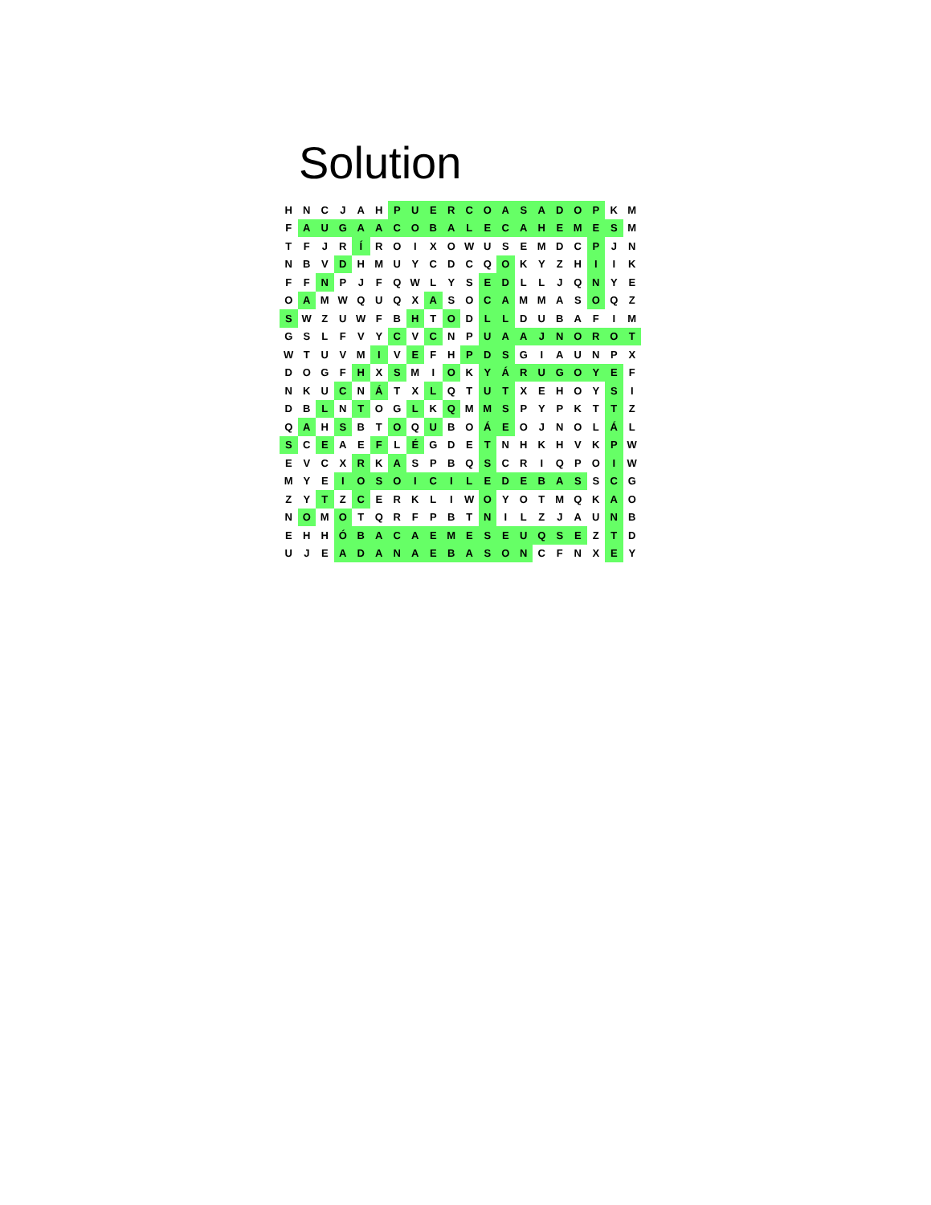Solution
| H | N | C | J | A | H | P | U | E | R | C | O | A | S | A | D | O | P | K | M |
| F | A | U | G | A | A | C | O | B | A | L | E | C | A | H | E | M | E | S | M |
| T | F | J | R | Í | R | O | I | X | O | W | U | S | E | M | D | C | P | J | N |
| N | B | V | D | H | M | U | Y | C | D | C | Q | O | K | Y | Z | H | I | I | K |
| F | F | N | P | J | F | Q | W | L | Y | S | E | D | L | L | J | Q | N | Y | E |
| O | A | M | W | Q | U | Q | X | A | S | O | C | A | M | M | A | S | O | Q | Z |
| S | W | Z | U | W | F | B | H | T | O | D | L | L | D | U | B | A | F | I | M |
| G | S | L | F | V | Y | C | V | C | N | P | U | A | A | J | N | O | R | O | T |
| W | T | U | V | M | I | V | E | F | H | P | D | S | G | I | A | U | N | P | X |
| D | O | G | F | H | X | S | M | I | O | K | Y | Á | R | U | G | O | Y | E | F |
| N | K | U | C | N | Á | T | X | L | Q | T | U | T | X | E | H | O | Y | S | I |
| D | B | L | N | T | O | G | L | K | Q | M | M | S | P | Y | P | K | T | T | Z |
| Q | A | H | S | B | T | O | Q | U | B | O | Á | E | O | J | N | O | L | Á | L |
| S | C | E | A | E | F | L | É | G | D | E | T | N | H | K | H | V | K | P | W |
| E | V | C | X | R | K | A | S | P | B | Q | S | C | R | I | Q | P | O | I | W |
| M | Y | E | I | O | S | O | I | C | I | L | E | D | E | B | A | S | S | C | G |
| Z | Y | T | Z | C | E | R | K | L | I | W | O | Y | O | T | M | Q | K | A | O |
| N | O | M | O | T | Q | R | F | P | B | T | N | I | L | Z | J | A | U | N | B |
| E | H | H | Ó | B | A | C | A | E | M | E | S | E | U | Q | S | E | Z | T | D |
| U | J | E | A | D | A | N | A | E | B | A | S | O | N | C | F | N | X | E | Y |